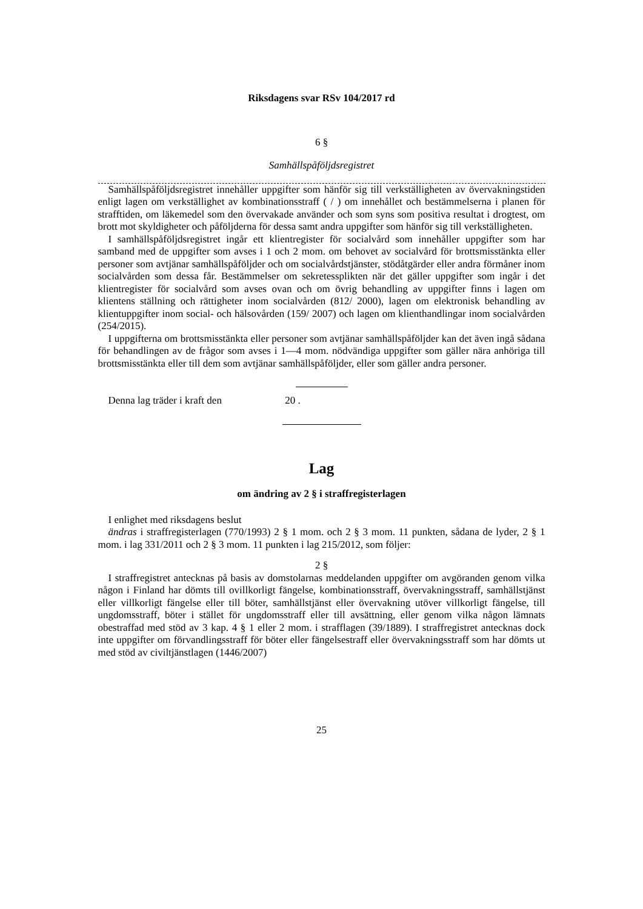Riksdagens svar RSv 104/2017 rd
6 §
Samhällspåföljdsregistret
Samhällspåföljdsregistret innehåller uppgifter som hänför sig till verkställigheten av övervakningstiden enligt lagen om verkställighet av kombinationsstraff ( / ) om innehållet och bestämmelserna i planen för strafftiden, om läkemedel som den övervakade använder och som syns som positiva resultat i drogtest, om brott mot skyldigheter och påföljderna för dessa samt andra uppgifter som hänför sig till verkställigheten.
I samhällspåföljdsregistret ingår ett klientregister för socialvård som innehåller uppgifter som har samband med de uppgifter som avses i 1 och 2 mom. om behovet av socialvård för brottsmisstänkta eller personer som avtjänar samhällspåföljder och om socialvårdstjänster, stödåtgärder eller andra förmåner inom socialvården som dessa får. Bestämmelser om sekretessplikten när det gäller uppgifter som ingår i det klientregister för socialvård som avses ovan och om övrig behandling av uppgifter finns i lagen om klientens ställning och rättigheter inom socialvården (812/ 2000), lagen om elektronisk behandling av klientuppgifter inom social- och hälsovården (159/ 2007) och lagen om klienthandlingar inom socialvården (254/2015).
I uppgifterna om brottsmisstänkta eller personer som avtjänar samhällspåföljder kan det även ingå sådana för behandlingen av de frågor som avses i 1—4 mom. nödvändiga uppgifter som gäller nära anhöriga till brottsmisstänkta eller till dem som avtjänar samhällspåföljder, eller som gäller andra personer.
Denna lag träder i kraft den 20 .
Lag
om ändring av 2 § i straffregisterlagen
I enlighet med riksdagens beslut
ändras i straffregisterlagen (770/1993) 2 § 1 mom. och 2 § 3 mom. 11 punkten, sådana de lyder, 2 § 1 mom. i lag 331/2011 och 2 § 3 mom. 11 punkten i lag 215/2012, som följer:
2 §
I straffregistret antecknas på basis av domstolarnas meddelanden uppgifter om avgöranden genom vilka någon i Finland har dömts till ovillkorligt fängelse, kombinationsstraff, övervakningsstraff, samhällstjänst eller villkorligt fängelse eller till böter, samhällstjänst eller övervakning utöver villkorligt fängelse, till ungdomsstraff, böter i stället för ungdomsstraff eller till avsättning, eller genom vilka någon lämnats obestraffad med stöd av 3 kap. 4 § 1 eller 2 mom. i strafflagen (39/1889). I straffregistret antecknas dock inte uppgifter om förvandlingsstraff för böter eller fängelsestraff eller övervakningsstraff som har dömts ut med stöd av civiltjänstlagen (1446/2007)
25